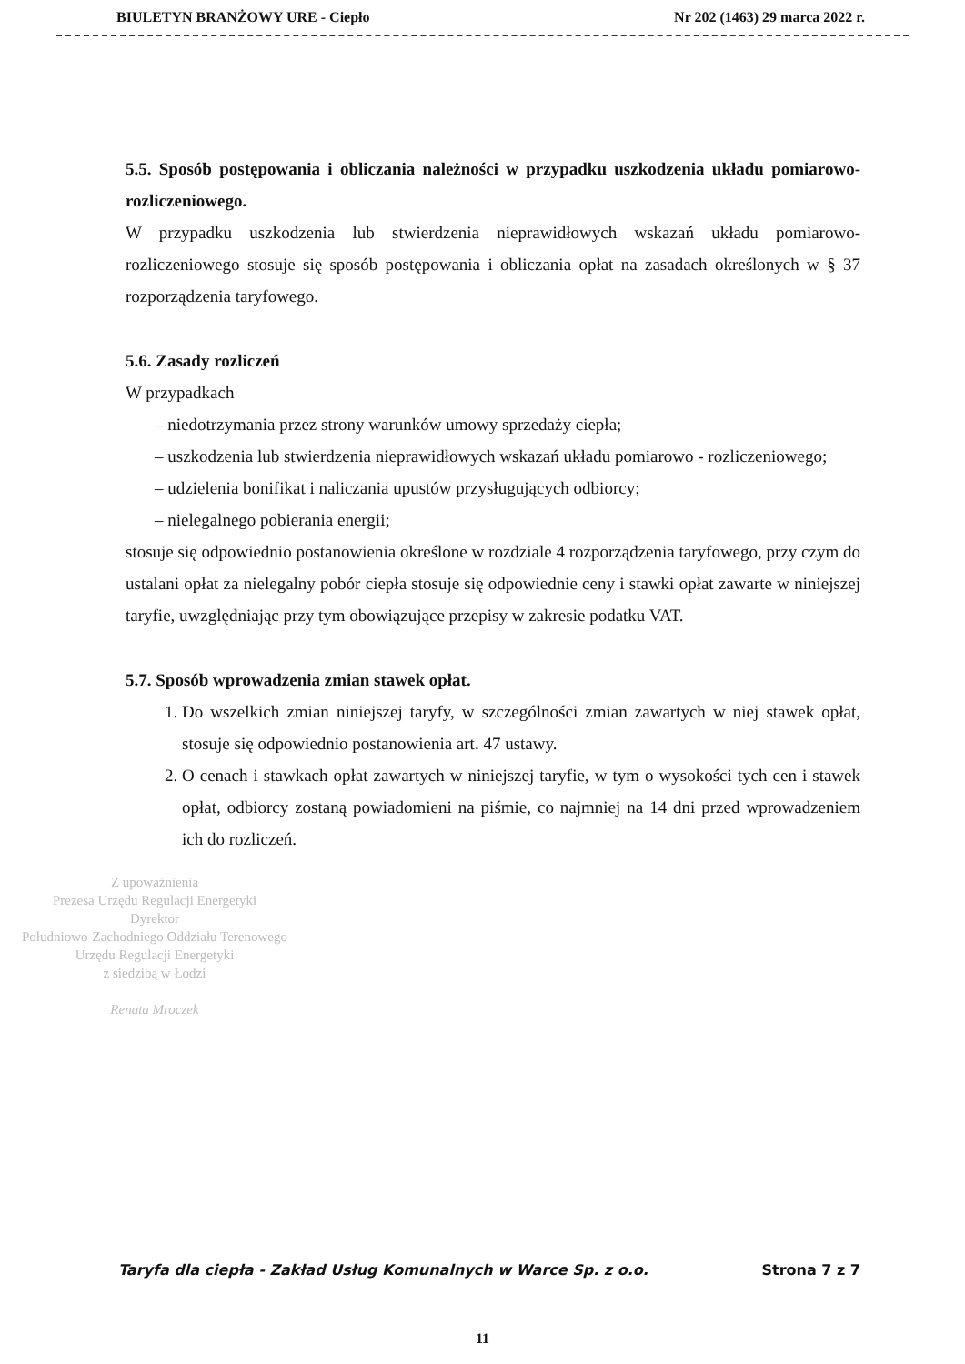BIULETYN BRANŻOWY URE - Ciepło Nr 202 (1463) 29 marca 2022 r.
5.5. Sposób postępowania i obliczania należności w przypadku uszkodzenia układu pomiarowo-rozliczeniowego.
W przypadku uszkodzenia lub stwierdzenia nieprawidłowych wskazań układu pomiarowo-rozliczeniowego stosuje się sposób postępowania i obliczania opłat na zasadach określonych w § 37 rozporządzenia taryfowego.
5.6. Zasady rozliczeń
W przypadkach
– niedotrzymania przez strony warunków umowy sprzedaży ciepła;
– uszkodzenia lub stwierdzenia nieprawidłowych wskazań układu pomiarowo - rozliczeniowego;
– udzielenia bonifikat i naliczania upustów przysługujących odbiorcy;
– nielegalnego pobierania energii;
stosuje się odpowiednio postanowienia określone w rozdziale 4 rozporządzenia taryfowego, przy czym do ustalani opłat za nielegalny pobór ciepła stosuje się odpowiednie ceny i stawki opłat zawarte w niniejszej taryfie, uwzględniając przy tym obowiązujące przepisy w zakresie podatku VAT.
5.7. Sposób wprowadzenia zmian stawek opłat.
1. Do wszelkich zmian niniejszej taryfy, w szczególności zmian zawartych w niej stawek opłat, stosuje się odpowiednio postanowienia art. 47 ustawy.
2. O cenach i stawkach opłat zawartych w niniejszej taryfie, w tym o wysokości tych cen i stawek opłat, odbiorcy zostaną powiadomieni na piśmie, co najmniej na 14 dni przed wprowadzeniem ich do rozliczeń.
Z upoważnienia
Prezesa Urzędu Regulacji Energetyki
Dyrektor
Południowo-Zachodniego Oddziału Terenowego
Urzędu Regulacji Energetyki
z siedzibą w Łodzi
Renata Mroczek
Taryfa dla ciepła - Zakład Usług Komunalnych w Warce Sp. z o.o. Strona 7 z 7
11